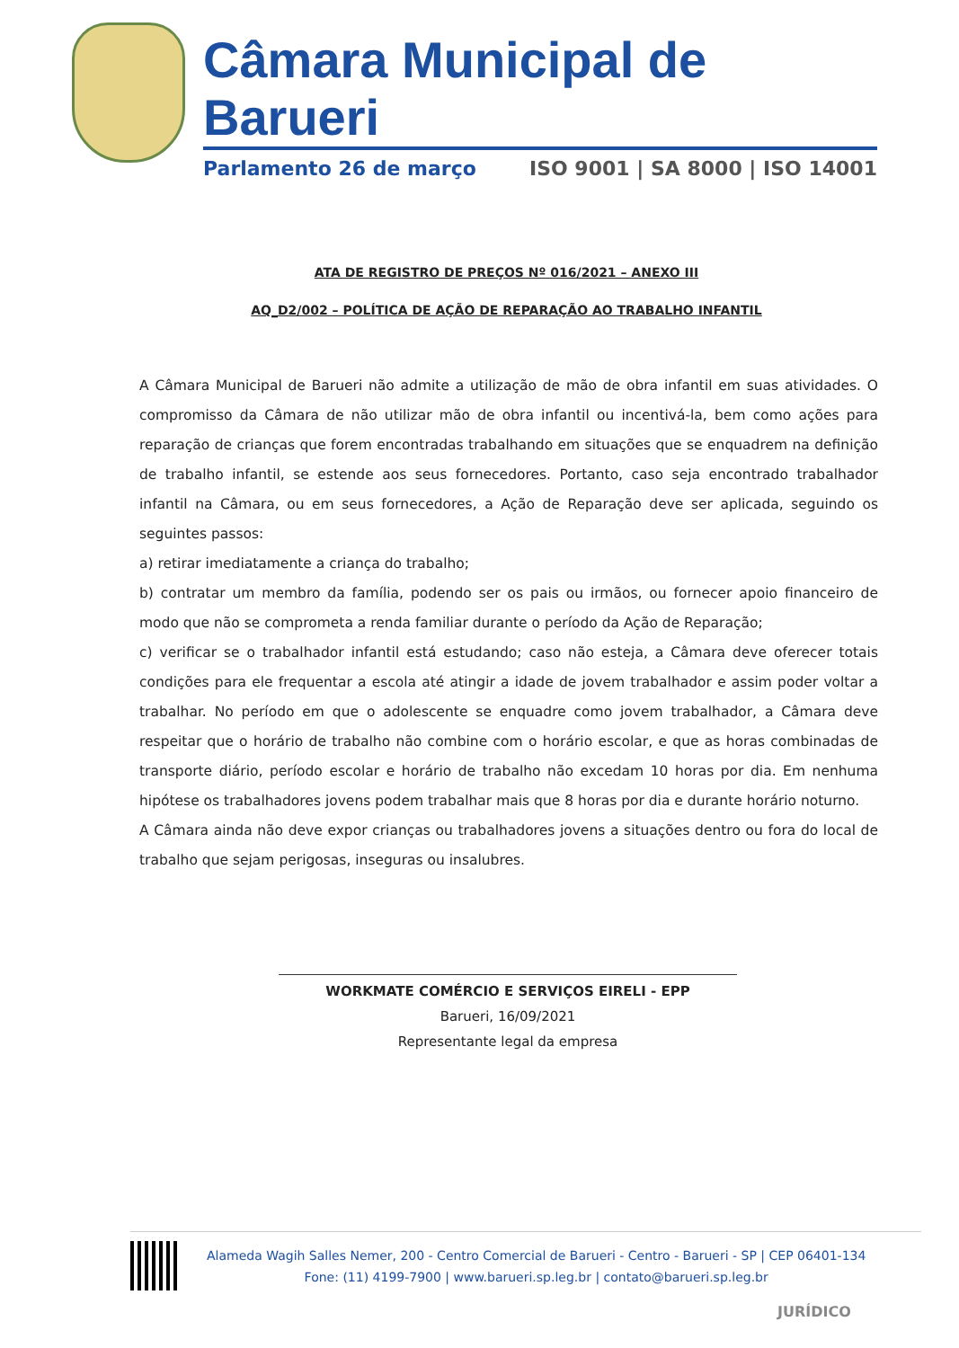Câmara Municipal de Barueri
Parlamento 26 de março ISO 9001 | SA 8000 | ISO 14001
ATA DE REGISTRO DE PREÇOS Nº 016/2021 – ANEXO III
AQ_D2/002 – POLÍTICA DE AÇÃO DE REPARAÇÃO AO TRABALHO INFANTIL
A Câmara Municipal de Barueri não admite a utilização de mão de obra infantil em suas atividades. O compromisso da Câmara de não utilizar mão de obra infantil ou incentivá-la, bem como ações para reparação de crianças que forem encontradas trabalhando em situações que se enquadrem na definição de trabalho infantil, se estende aos seus fornecedores. Portanto, caso seja encontrado trabalhador infantil na Câmara, ou em seus fornecedores, a Ação de Reparação deve ser aplicada, seguindo os seguintes passos:
a) retirar imediatamente a criança do trabalho;
b) contratar um membro da família, podendo ser os pais ou irmãos, ou fornecer apoio financeiro de modo que não se comprometa a renda familiar durante o período da Ação de Reparação;
c) verificar se o trabalhador infantil está estudando; caso não esteja, a Câmara deve oferecer totais condições para ele frequentar a escola até atingir a idade de jovem trabalhador e assim poder voltar a trabalhar. No período em que o adolescente se enquadre como jovem trabalhador, a Câmara deve respeitar que o horário de trabalho não combine com o horário escolar, e que as horas combinadas de transporte diário, período escolar e horário de trabalho não excedam 10 horas por dia. Em nenhuma hipótese os trabalhadores jovens podem trabalhar mais que 8 horas por dia e durante horário noturno.
A Câmara ainda não deve expor crianças ou trabalhadores jovens a situações dentro ou fora do local de trabalho que sejam perigosas, inseguras ou insalubres.
WORKMATE COMÉRCIO E SERVIÇOS EIRELI - EPP
Barueri, 16/09/2021
Representante legal da empresa
Alameda Wagih Salles Nemer, 200 - Centro Comercial de Barueri - Centro - Barueri - SP | CEP 06401-134
Fone: (11) 4199-7900 | www.barueri.sp.leg.br | contato@barueri.sp.leg.br
JURÍDICO